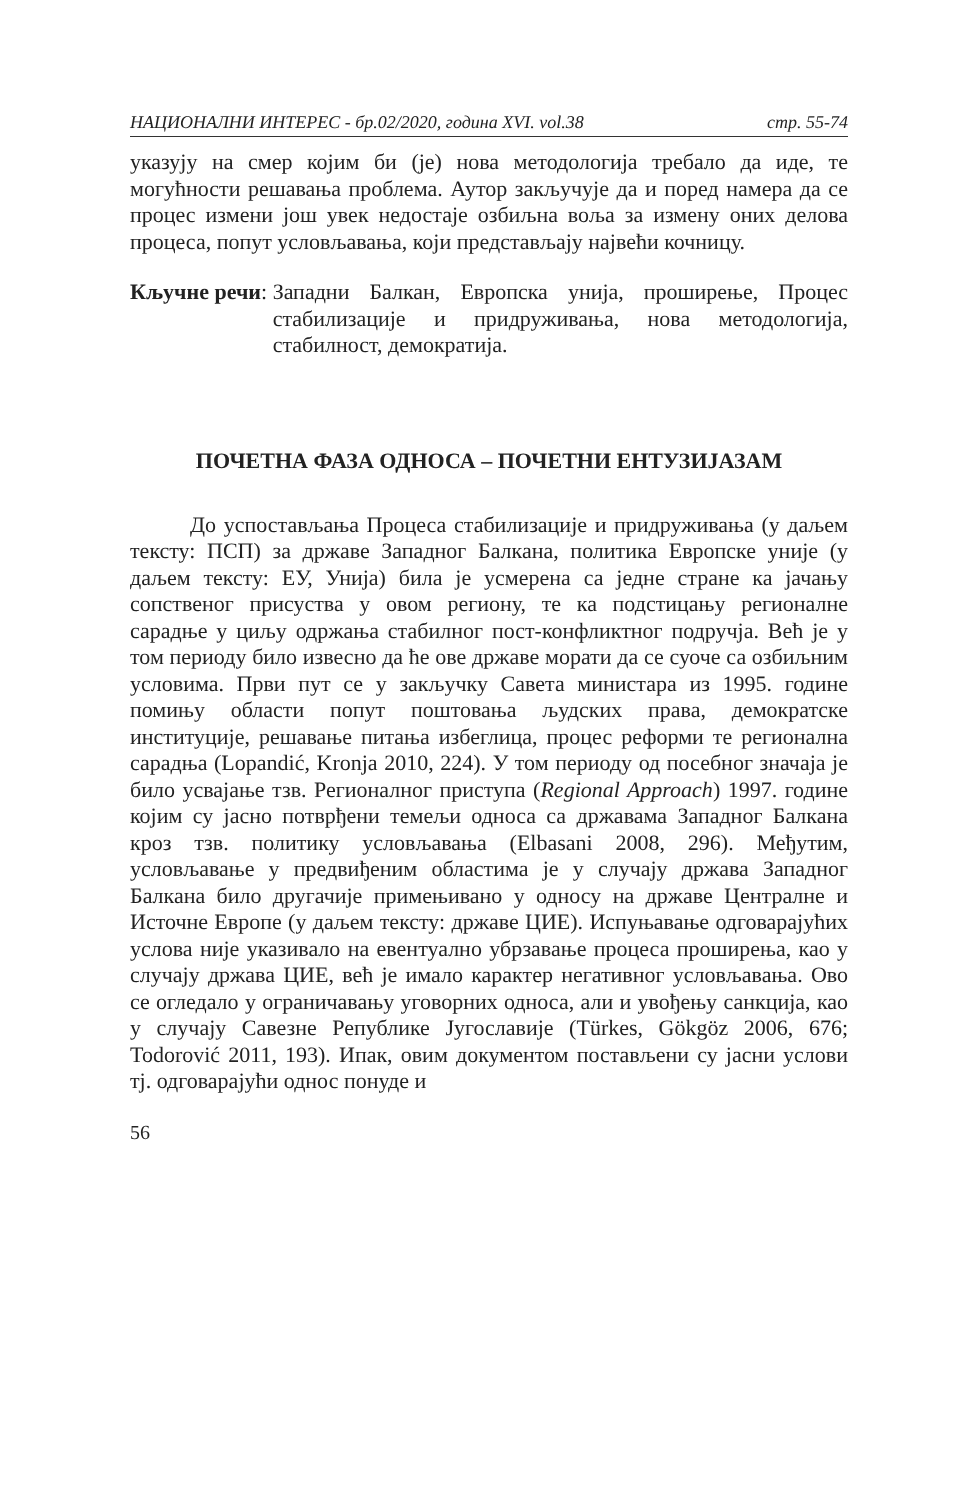НАЦИОНАЛНИ ИНТЕРЕС - бр.02/2020, година XVI. vol.38 стр. 55-74
указују на смер којим би (је) нова методологија требало да иде, те могућности решавања проблема. Аутор закључује да и поред намера да се процес измени још увек недостаје озбиљна воља за измену оних делова процеса, попут условљавања, који представљају највећи кочницу.
Кључне речи: Западни Балкан, Европска унија, проширење, Процес стабилизације и придруживања, нова методологија, стабилност, демократија.
ПОЧЕТНА ФАЗА ОДНОСА – ПОЧЕТНИ ЕНТУЗИЈАЗАМ
До успостављања Процеса стабилизације и придруживања (у даљем тексту: ПСП) за државе Западног Балкана, политика Европске уније (у даљем тексту: ЕУ, Унија) била је усмерена са једне стране ка јачању сопственог присуства у овом региону, те ка подстицању регионалне сарадње у циљу одржања стабилног пост-конфликтног подручја. Већ је у том периоду било извесно да ће ове државе морати да се суоче са озбиљним условима. Први пут се у закључку Савета министара из 1995. године помињу области попут поштовања људских права, демократске институције, решавање питања избеглица, процес реформи те регионална сарадња (Lopandić, Kronja 2010, 224). У том периоду од посебног значаја је било усвајање тзв. Регионалног приступа (Regional Approach) 1997. године којим су јасно потврђени темељи односа са државама Западног Балкана кроз тзв. политику условљавања (Elbasani 2008, 296). Међутим, условљавање у предвиђеним областима је у случају држава Западног Балкана било другачије примењивано у односу на државе Централне и Источне Европе (у даљем тексту: државе ЦИЕ). Испуњавање одговарајућих услова није указивало на евентуално убрзавање процеса проширења, као у случају држава ЦИЕ, већ је имало карактер негативног условљавања. Ово се огледало у ограничавању уговорних односа, али и увођењу санкција, као у случају Савезне Републике Југославије (Türkes, Gökgöz 2006, 676; Todorović 2011, 193). Ипак, овим документом постављени су јасни услови тј. одговарајући однос понуде и
56